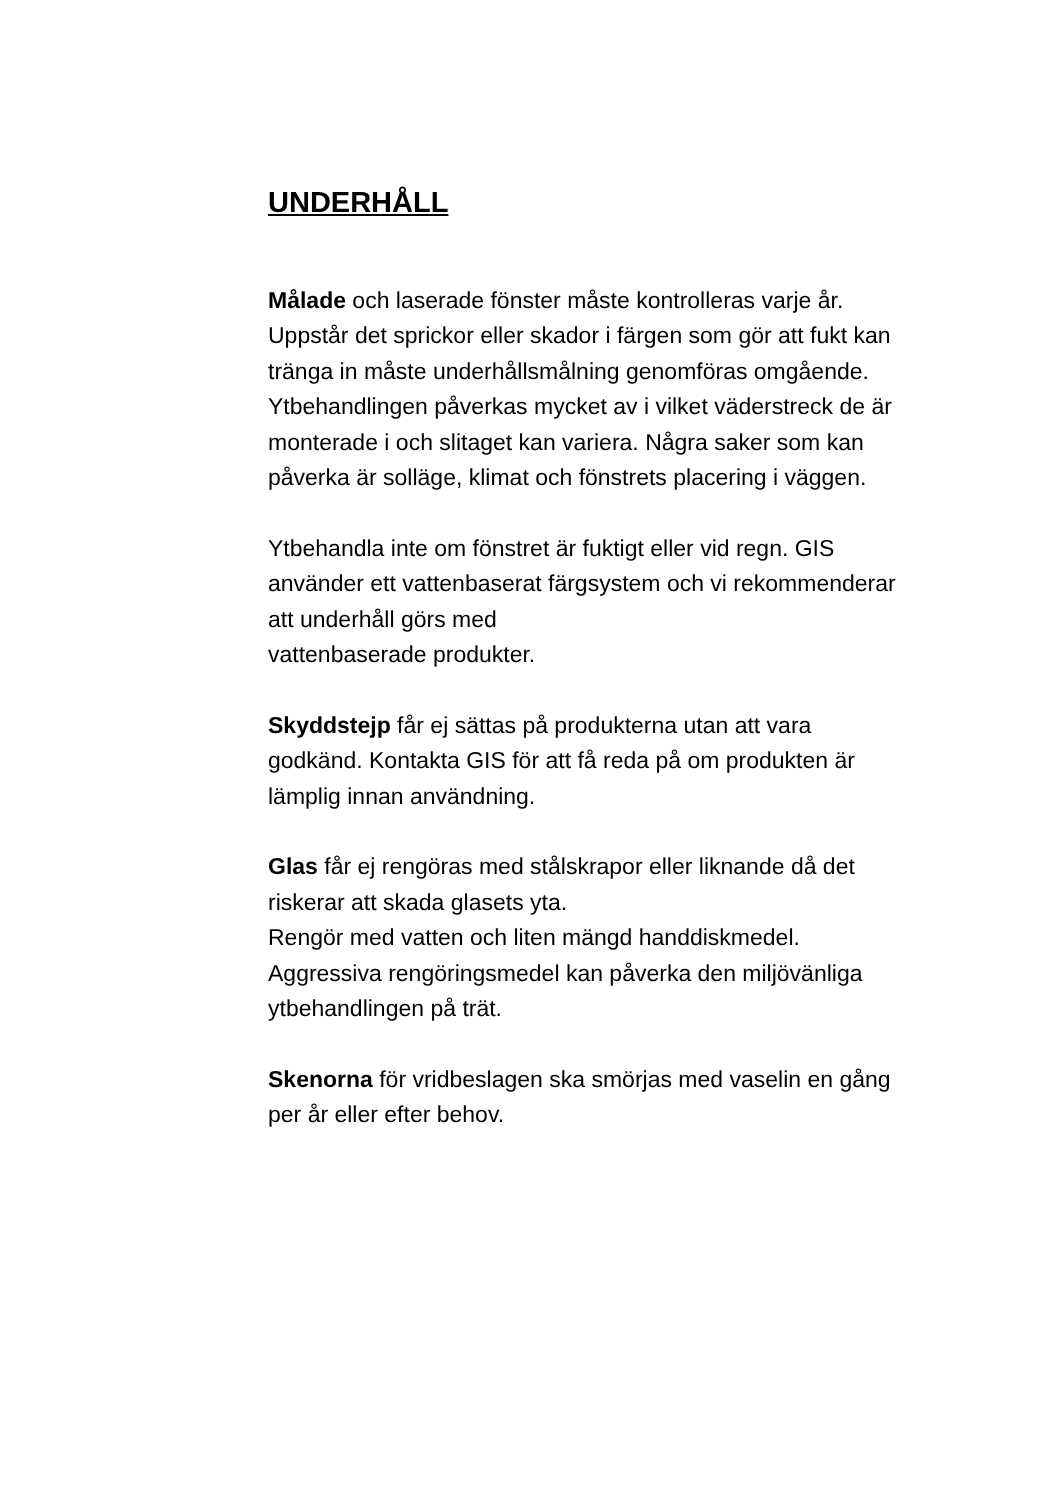UNDERHÅLL
Målade och laserade fönster måste kontrolleras varje år. Uppstår det sprickor eller skador i färgen som gör att fukt kan tränga in måste underhållsmålning genomföras omgående. Ytbehandlingen påverkas mycket av i vilket väderstreck de är monterade i och slitaget kan variera. Några saker som kan påverka är solläge, klimat och fönstrets placering i väggen.
Ytbehandla inte om fönstret är fuktigt eller vid regn. GIS använder ett vattenbaserat färgsystem och vi rekommenderar att underhåll görs med
vattenbaserade produkter.
Skyddstejp får ej sättas på produkterna utan att vara godkänd. Kontakta GIS för att få reda på om produkten är lämplig innan användning.
Glas får ej rengöras med stålskrapor eller liknande då det riskerar att skada glasets yta.
Rengör med vatten och liten mängd handdiskmedel. Aggressiva rengöringsmedel kan påverka den miljövänliga ytbehandlingen på trät.
Skenorna för vridbeslagen ska smörjas med vaselin en gång per år eller efter behov.